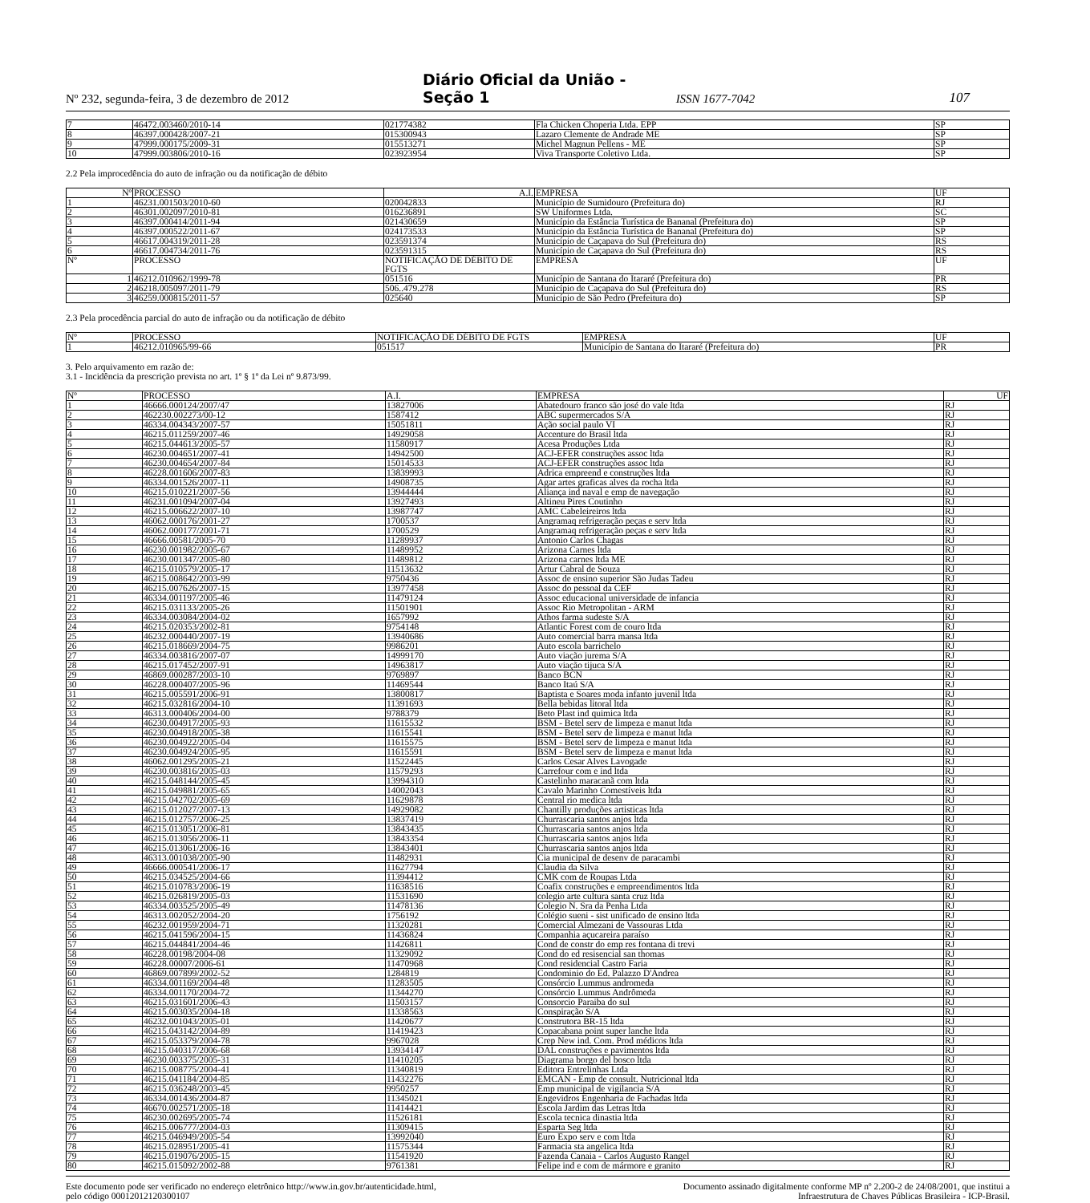Nº 232, segunda-feira, 3 de dezembro de 2012
Diário Oficial da União - Seção 1
ISSN 1677-7042
107
| 7 | 46472.003460/2010-14 | 021774382 | Fla Chicken Choperia Ltda. EPP | SP |
| 8 | 46397.000428/2007-21 | 015300943 | Lazaro Clemente de Andrade ME | SP |
| 9 | 47999.000175/2009-31 | 015513271 | Michel Magnun Pellens - ME | SP |
| 10 | 47999.003806/2010-16 | 023923954 | Viva Transporte Coletivo Ltda. | SP |
2.2 Pela improcedência do auto de infração ou da notificação de débito
| Nº | PROCESSO | A.I. | EMPRESA | UF |
| --- | --- | --- | --- | --- |
| 1 | 46231.001503/2010-60 | 020042833 | Município de Sumidouro (Prefeitura do) | RJ |
| 2 | 46301.002097/2010-81 | 016236891 | SW Uniformes Ltda. | SC |
| 3 | 46397.000414/2011-94 | 021430659 | Município da Estância Turística de Bananal (Prefeitura do) | SP |
| 4 | 46397.000522/2011-67 | 024173533 | Município da Estância Turística de Bananal (Prefeitura do) | SP |
| 5 | 46617.004319/2011-28 | 023591374 | Município de Caçapava do Sul (Prefeitura do) | RS |
| 6 | 46617.004734/2011-76 | 023591315 | Município de Caçapava do Sul (Prefeitura do) | RS |
| Nº | PROCESSO | NOTIFICAÇÃO DE DÉBITO DE FGTS | EMPRESA | UF |
| 1 | 46212.010962/1999-78 | 051516 | Município de Santana do Itararé (Prefeitura do) | PR |
| 2 | 46218.005097/2011-79 | 506..479.278 | Município de Caçapava do Sul (Prefeitura do) | RS |
| 3 | 46259.000815/2011-57 | 025640 | Município de São Pedro (Prefeitura do) | SP |
2.3 Pela procedência parcial do auto de infração ou da notificação de débito
| Nº | PROCESSO | NOTIFICAÇÃO DE DÉBITO DE FGTS | EMPRESA | UF |
| --- | --- | --- | --- | --- |
| 1 | 46212.010965/99-66 | 051517 | Município de Santana do Itararé (Prefeitura do) | PR |
3. Pelo arquivamento em razão de:
3.1 - Incidência da prescrição prevista no art. 1º § 1º da Lei nº 9.873/99.
| Nº | PROCESSO | A.I. | EMPRESA | UF |
| --- | --- | --- | --- | --- |
| 1 | 46666.000124/2007/47 | 13827006 | Abatedouro franco são josé do vale ltda | RJ |
| 2 | 462230.002273/00-12 | 1587412 | ABC supermercados S/A | RJ |
| 3 | 46334.004343/2007-57 | 15051811 | Ação social paulo VI | RJ |
| 4 | 46215.011259/2007-46 | 14929058 | Accenture do Brasil ltda | RJ |
| 5 | 46215.044613/2005-57 | 11580917 | Acesa Produções Ltda | RJ |
| 6 | 46230.004651/2007-41 | 14942500 | ACJ-EFER construções assoc ltda | RJ |
| 7 | 46230.004654/2007-84 | 15014533 | ACJ-EFER construções assoc ltda | RJ |
| 8 | 46228.001606/2007-83 | 13839993 | Adrica empreend e construções ltda | RJ |
| 9 | 46334.001526/2007-11 | 14908735 | Agar artes graficas alves da rocha ltda | RJ |
| 10 | 46215.010221/2007-56 | 13944444 | Aliança ind naval e emp de navegação | RJ |
| 11 | 46231.001094/2007-04 | 13927493 | Altineu Pires Coutinho | RJ |
| 12 | 46215.006622/2007-10 | 13987747 | AMC Cabeleireiros ltda | RJ |
| 13 | 46062.000176/2001-27 | 1700537 | Angramaq refrigeração peças e serv ltda | RJ |
| 14 | 46062.000177/2001-71 | 1700529 | Angramaq refrigeração peças e serv ltda | RJ |
| 15 | 46666.00581/2005-70 | 11289937 | Antonio Carlos Chagas | RJ |
| 16 | 46230.001982/2005-67 | 11489952 | Arizona Carnes ltda | RJ |
| 17 | 46230.001347/2005-80 | 11489812 | Arizona carnes ltda ME | RJ |
| 18 | 46215.010579/2005-17 | 11513632 | Artur Cabral de Souza | RJ |
| 19 | 46215.008642/2003-99 | 9750436 | Assoc de ensino superior São Judas Tadeu | RJ |
| 20 | 46215.007626/2007-15 | 13977458 | Assoc do pessoal da CEF | RJ |
| 21 | 46334.001197/2005-46 | 11479124 | Assoc educacional universidade de infancia | RJ |
| 22 | 46215.031133/2005-26 | 11501901 | Assoc Rio Metropolitan - ARM | RJ |
| 23 | 46334.003084/2004-02 | 1657992 | Athos farma sudeste S/A | RJ |
| 24 | 46215.020353/2002-81 | 9754148 | Atlantic Forest com de couro ltda | RJ |
| 25 | 46232.000440/2007-19 | 13940686 | Auto comercial barra mansa ltda | RJ |
| 26 | 46215.018669/2004-75 | 9986201 | Auto escola barrichelo | RJ |
| 27 | 46334.003816/2007-07 | 14999170 | Auto viação jurema S/A | RJ |
| 28 | 46215.017452/2007-91 | 14963817 | Auto viação tijuca S/A | RJ |
| 29 | 46869.000287/2003-10 | 9769897 | Banco BCN | RJ |
| 30 | 46228.000407/2005-96 | 11469544 | Banco Itaú S/A | RJ |
| 31 | 46215.005591/2006-91 | 13800817 | Baptista e Soares moda infanto juvenil ltda | RJ |
| 32 | 46215.032816/2004-10 | 11391693 | Bella bebidas litoral ltda | RJ |
| 33 | 46313.000406/2004-00 | 9788379 | Beto Plast ind quimica ltda | RJ |
| 34 | 46230.004917/2005-93 | 11615532 | BSM - Betel serv de limpeza e manut ltda | RJ |
| 35 | 46230.004918/2005-38 | 11615541 | BSM - Betel serv de limpeza e manut ltda | RJ |
| 36 | 46230.004922/2005-04 | 11615575 | BSM - Betel serv de limpeza e manut ltda | RJ |
| 37 | 46230.004924/2005-95 | 11615591 | BSM - Betel serv de limpeza e manut ltda | RJ |
| 38 | 46062.001295/2005-21 | 11522445 | Carlos Cesar Alves Lavogade | RJ |
| 39 | 46230.003816/2005-03 | 11579293 | Carrefour com e ind ltda | RJ |
| 40 | 46215.048144/2005-45 | 13994310 | Castelinho maracanã com ltda | RJ |
| 41 | 46215.049881/2005-65 | 14002043 | Cavalo Marinho Comestíveis ltda | RJ |
| 42 | 46215.042702/2005-69 | 11629878 | Central rio medica ltda | RJ |
| 43 | 46215.012027/2007-13 | 14929082 | Chantilly produções artisticas ltda | RJ |
| 44 | 46215.012757/2006-25 | 13837419 | Churrascaria santos anjos ltda | RJ |
| 45 | 46215.013051/2006-81 | 13843435 | Churrascaria santos anjos ltda | RJ |
| 46 | 46215.013056/2006-11 | 13843354 | Churrascaria santos anjos ltda | RJ |
| 47 | 46215.013061/2006-16 | 13843401 | Churrascaria santos anjos ltda | RJ |
| 48 | 46313.001038/2005-90 | 11482931 | Cia municipal de desenv de paracambi | RJ |
| 49 | 46666.000541/2006-17 | 11627794 | Claudia da Silva | RJ |
| 50 | 46215.034525/2004-66 | 11394412 | CMK com de Roupas Ltda | RJ |
| 51 | 46215.010783/2006-19 | 11638516 | Coafix construções e empreendimentos ltda | RJ |
| 52 | 46215.026819/2005-03 | 11531690 | colegio arte cultura santa cruz ltda | RJ |
| 53 | 46334.003525/2005-49 | 11478136 | Colegio N. Sra da Penha Ltda | RJ |
| 54 | 46313.002052/2004-20 | 1756192 | Colégio sueni - sist unificado de ensino ltda | RJ |
| 55 | 46232.001959/2004-71 | 11320281 | Comercial Almezani de Vassouras Ltda | RJ |
| 56 | 46215.041596/2004-15 | 11436824 | Companhia açucareira paraíso | RJ |
| 57 | 46215.044841/2004-46 | 11426811 | Cond de constr do emp res fontana di trevi | RJ |
| 58 | 46228.00198/2004-08 | 11329092 | Cond do ed resisencial san thomas | RJ |
| 59 | 46228.00007/2006-61 | 11470968 | Cond residencial Castro Faria | RJ |
| 60 | 46869.007899/2002-52 | 1284819 | Condominio do Ed. Palazzo D'Andrea | RJ |
| 61 | 46334.001169/2004-48 | 11283505 | Consórcio Lummus andromeda | RJ |
| 62 | 46334.001170/2004-72 | 11344270 | Consórcio Lummus Andrômeda | RJ |
| 63 | 46215.031601/2006-43 | 11503157 | Consorcio Paraiba do sul | RJ |
| 64 | 46215.003035/2004-18 | 11338563 | Conspiração S/A | RJ |
| 65 | 46232.001043/2005-01 | 11420677 | Construtora BR-15 ltda | RJ |
| 66 | 46215.043142/2004-89 | 11419423 | Copacabana point super lanche ltda | RJ |
| 67 | 46215.053379/2004-78 | 9967028 | Crep New ind. Com. Prod médicos ltda | RJ |
| 68 | 46215.040317/2006-68 | 13934147 | DAL construções e pavimentos ltda | RJ |
| 69 | 46230.003375/2005-31 | 11410205 | Diagrama borgo del bosco ltda | RJ |
| 70 | 46215.008775/2004-41 | 11340819 | Editora Entrelinhas Ltda | RJ |
| 71 | 46215.041184/2004-85 | 11432276 | EMCAN - Emp de consult. Nutricional ltda | RJ |
| 72 | 46215.036248/2003-45 | 9950257 | Emp municipal de vigilancia S/A | RJ |
| 73 | 46334.001436/2004-87 | 11345021 | Engevidros Engenharia de Fachadas ltda | RJ |
| 74 | 46670.002571/2005-18 | 11414421 | Escola Jardim das Letras ltda | RJ |
| 75 | 46230.002695/2005-74 | 11526181 | Escola tecnica dinastia ltda | RJ |
| 76 | 46215.006777/2004-03 | 11309415 | Esparta Seg ltda | RJ |
| 77 | 46215.046949/2005-54 | 13992040 | Euro Expo serv e com ltda | RJ |
| 78 | 46215.028951/2005-41 | 11575344 | Farmacia sta angelica ltda | RJ |
| 79 | 46215.019076/2005-15 | 11541920 | Fazenda Canaia - Carlos Augusto Rangel | RJ |
| 80 | 46215.015092/2002-88 | 9761381 | Felipe ind e com de mármore e granito | RJ |
Este documento pode ser verificado no endereço eletrônico http://www.in.gov.br/autenticidade.html,
pelo código 00012012120300107
Documento assinado digitalmente conforme MP nº 2.200-2 de 24/08/2001, que institui a
Infraestrutura de Chaves Públicas Brasileira - ICP-Brasil.